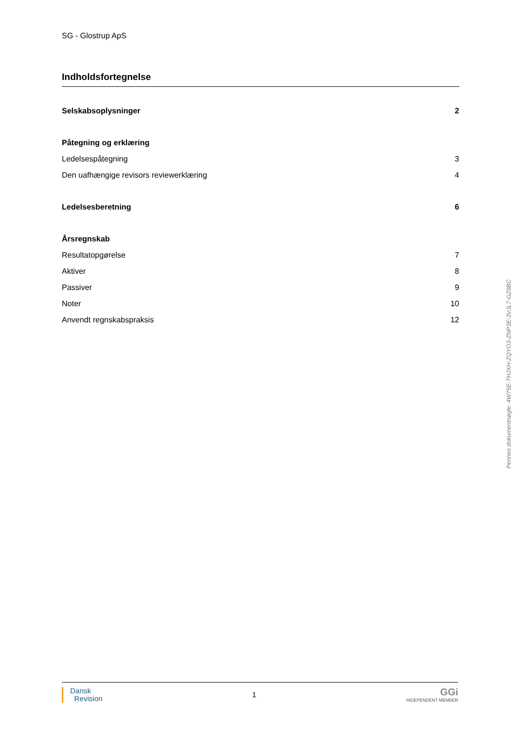SG - Glostrup ApS
Indholdsfortegnelse
Selskabsoplysninger 2
Påtegning og erklæring
Ledelsespåtegning 3
Den uafhængige revisors reviewerklæring 4
Ledelsesberetning 6
Årsregnskab
Resultatopgørelse 7
Aktiver 8
Passiver 9
Noter 10
Anvendt regnskabspraksis 12
Dansk
Revision
1
GGi
INDEPENDENT MEMBER
Penneo dokumentnøgle: 4W75E-THJXH-ZQYO3-ZNP3E-3VJL7-GZ6BC